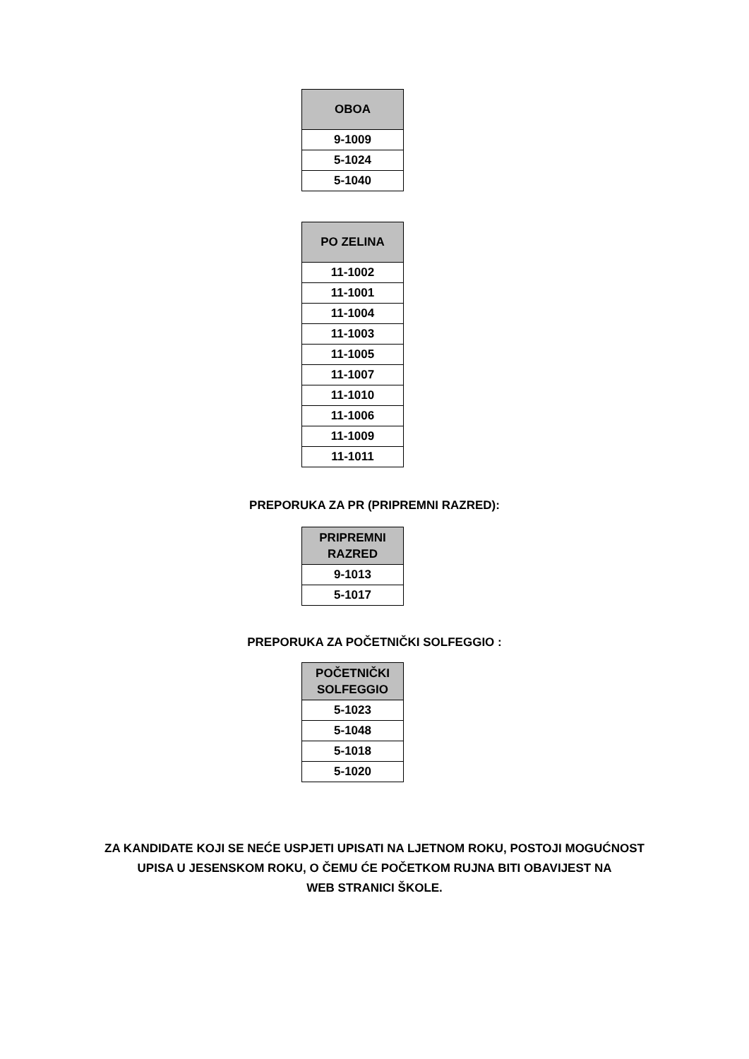| OBOA |
| --- |
| 9-1009 |
| 5-1024 |
| 5-1040 |
| PO ZELINA |
| --- |
| 11-1002 |
| 11-1001 |
| 11-1004 |
| 11-1003 |
| 11-1005 |
| 11-1007 |
| 11-1010 |
| 11-1006 |
| 11-1009 |
| 11-1011 |
PREPORUKA ZA PR (PRIPREMNI RAZRED):
| PRIPREMNI RAZRED |
| --- |
| 9-1013 |
| 5-1017 |
PREPORUKA ZA POČETNIČKI SOLFEGGIO :
| POČETNIČKI SOLFEGGIO |
| --- |
| 5-1023 |
| 5-1048 |
| 5-1018 |
| 5-1020 |
ZA KANDIDATE KOJI SE NEĆE USPJETI UPISATI NA LJETNOM ROKU, POSTOJI MOGUĆNOST
UPISA U JESENSKOM ROKU, O ČEMU ĆE POČETKOM RUJNA BITI OBAVIJEST NA
WEB STRANICI ŠKOLE.